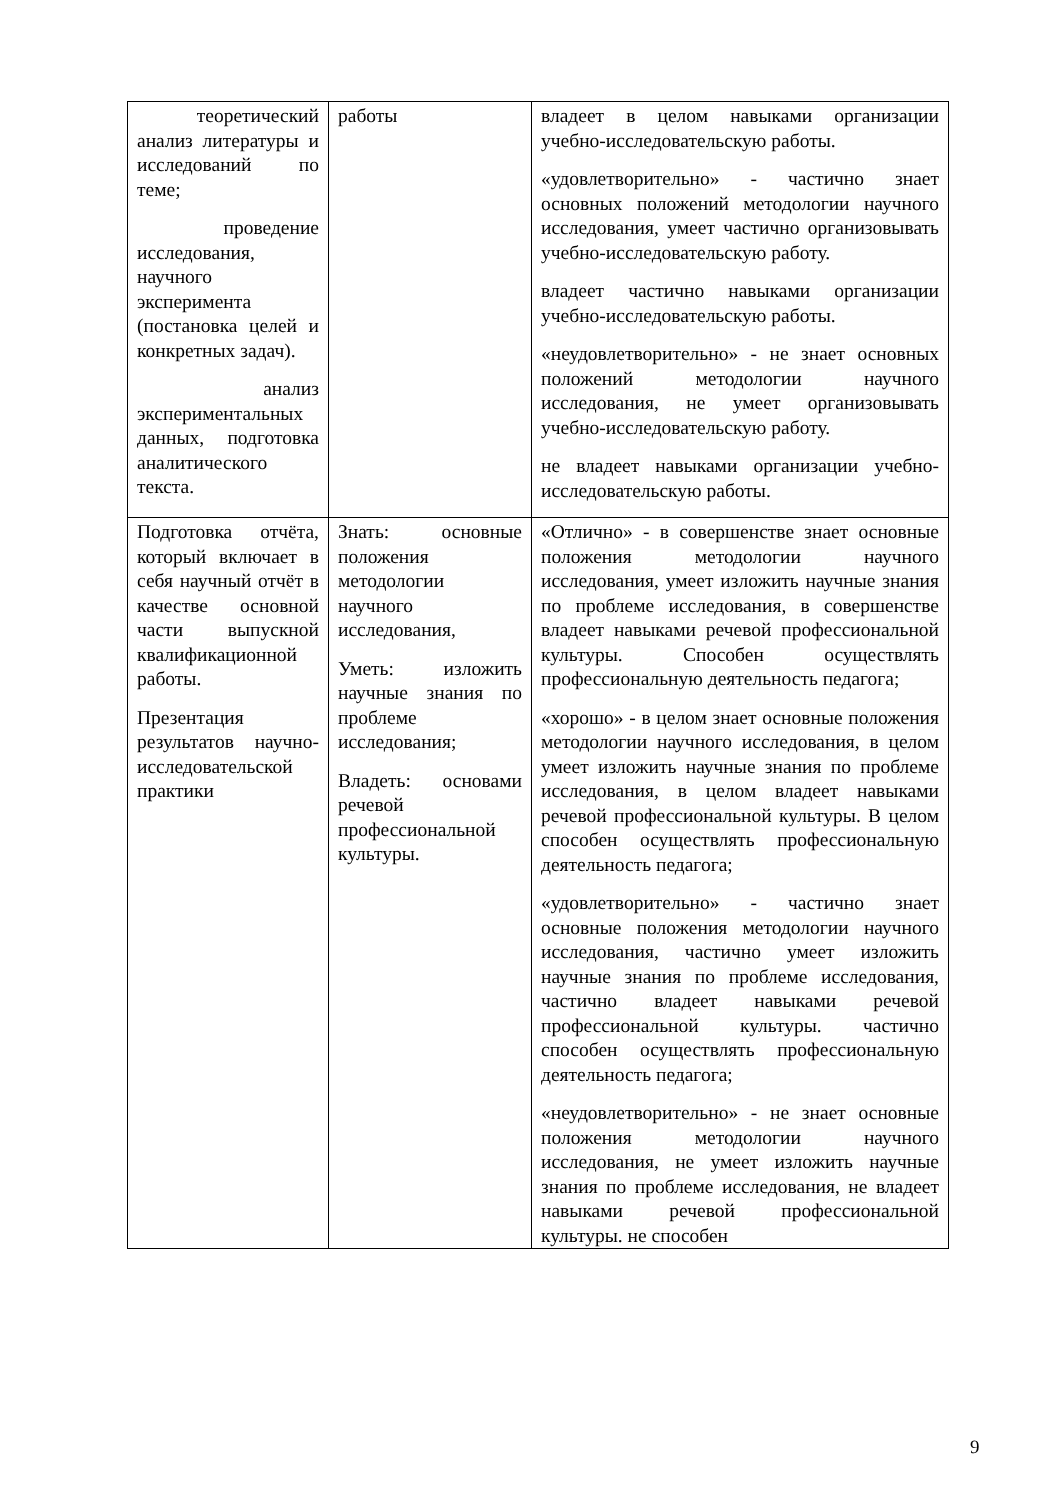| теоретический анализ литературы и исследований по теме; проведение исследования, научного эксперимента (постановка целей и конкретных задач). анализ экспериментальных данных, подготовка аналитического текста. | работы | владеет в целом навыками организации учебно-исследовательскую работы. «удовлетворительно» - частично знает основных положений методологии научного исследования, умеет частично организовывать учебно-исследовательскую работу. владеет частично навыками организации учебно-исследовательскую работы. «неудовлетворительно» - не знает основных положений методологии научного исследования, не умеет организовывать учебно-исследовательскую работу. не владеет навыками организации учебно-исследовательскую работы. |
| Подготовка отчёта, который включает в себя научный отчёт в качестве основной части выпускной квалификационной работы. Презентация результатов научно-исследовательской практики | Знать: основные положения методологии научного исследования, Уметь: изложить научные знания по проблеме исследования; Владеть: основами речевой профессиональной культуры. | «Отлично» - в совершенстве знает основные положения методологии научного исследования, умеет изложить научные знания по проблеме исследования, в совершенстве владеет навыками речевой профессиональной культуры. Способен осуществлять профессиональную деятельность педагога; «хорошо» - в целом знает основные положения методологии научного исследования, в целом умеет изложить научные знания по проблеме исследования, в целом владеет навыками речевой профессиональной культуры. В целом способен осуществлять профессиональную деятельность педагога; «удовлетворительно» - частично знает основные положения методологии научного исследования, частично умеет изложить научные знания по проблеме исследования, частично владеет навыками речевой профессиональной культуры. частично способен осуществлять профессиональную деятельность педагога; «неудовлетворительно» - не знает основные положения методологии научного исследования, не умеет изложить научные знания по проблеме исследования, не владеет навыками речевой профессиональной культуры. не способен |
9